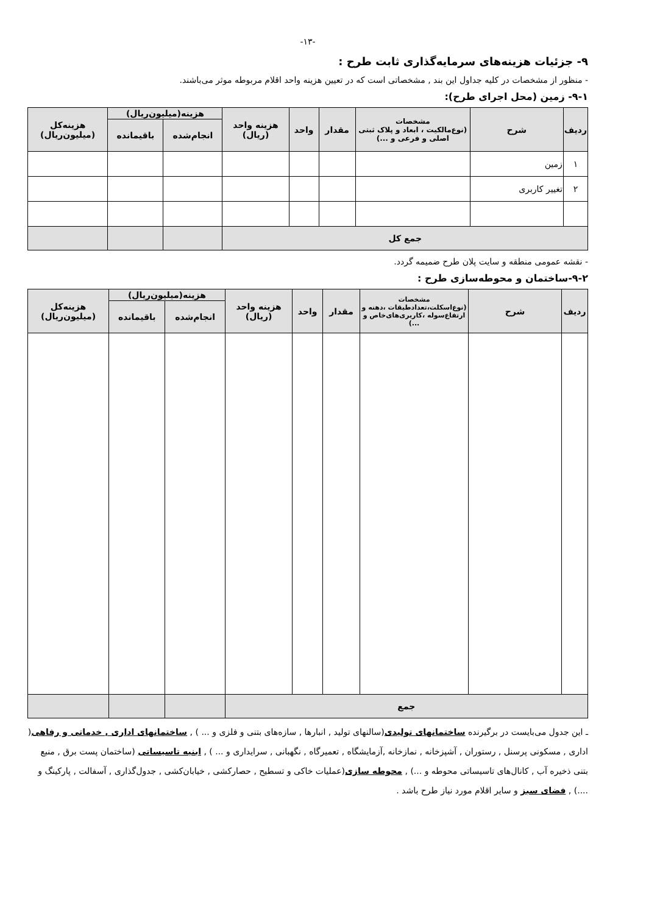-۱۳-
۹- جزئیات هزینه‌های سرمایه‌گذاری ثابت طرح :
- منظور از مشخصات در کلیه جداول این بند , مشخصاتی است که در تعیین هزینه واحد اقلام مربوطه موثر می‌باشند.
۹-۱- زمین (محل اجرای طرح):
| ردیف | شرح | مشخصات (نوع‌مالکیت ، ابعاد و پلاک ثبتی اصلی و فرعی و ...) | مقدار | واحد | هزینه واحد (ریال) | هزینه(میلیون‌ریال) | | هزینه‌کل (میلیون‌ریال) |
| --- | --- | --- | --- | --- | --- | --- | --- | --- |
| | | | | | | انجام‌شده | باقیمانده | |
| ۱ | زمین | | | | | | | |
| ۲ | تغییر کاربری | | | | | | | |
| جمع کل | | | | | | | | |
- نقشه عمومی منطقه و سایت پلان طرح ضمیمه گردد.
۹-۲-ساختمان و محوطه‌سازی طرح :
| ردیف | شرح | مشخصات (نوع‌اسکلت،تعدادطبقات ،دهنه و ارتفاع‌سوله ،کاربری‌های‌خاص و ...) | مقدار | واحد | هزینه واحد (ریال) | هزینه(میلیون‌ریال) | | هزینه‌کل (میلیون‌ریال) |
| --- | --- | --- | --- | --- | --- | --- | --- | --- |
| | | | | | | انجام‌شده | باقیمانده | |
| جمع | | | | | | | | |
ـ این جدول می‌بایست در برگیرنده ساختمانهای تولیدی(سالنهای تولید , انبارها , سازه‌های بتنی و فلزی و ... ) , ساختمانهای اداری , خدماتی و رفاهی( اداری , مسکونی پرسنل , رستوران , آشپزخانه , نمازخانه ,آزمایشگاه , تعمیرگاه , نگهبانی , سرایداری و ... ) , ابنیه تاسیساتی (ساختمان پست برق , منبع بتنی ذخیره آب , کانال‌های تاسیساتی محوطه و ...) , محوطه سازی(عملیات خاکی و تسطیح , حصارکشی , خیابان‌کشی , جدول‌گذاری , آسفالت , پارکینگ و ....) , فضای سبز و سایر اقلام مورد نیاز طرح باشد .